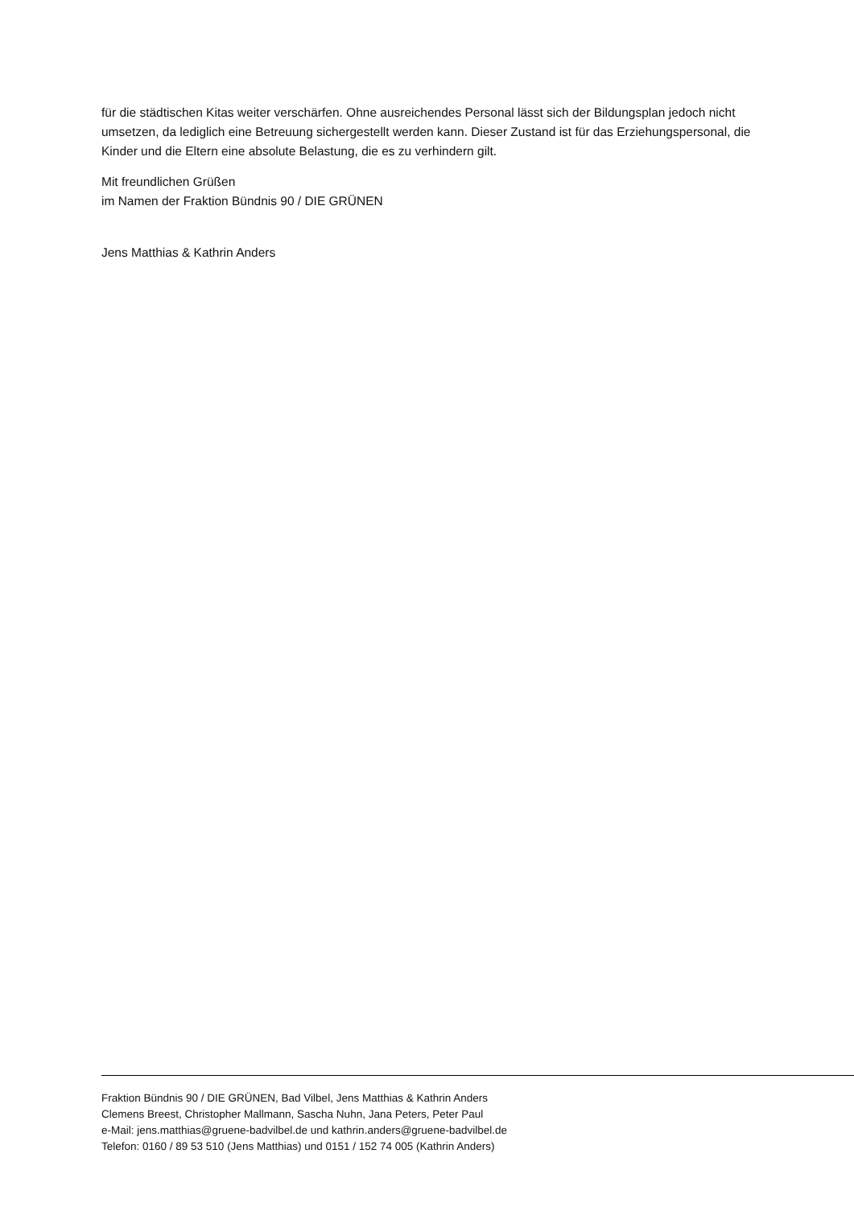für die städtischen Kitas weiter verschärfen. Ohne ausreichendes Personal lässt sich der Bildungsplan jedoch nicht umsetzen, da lediglich eine Betreuung sichergestellt werden kann. Dieser Zustand ist für das Erziehungspersonal, die Kinder und die Eltern eine absolute Belastung, die es zu verhindern gilt.
Mit freundlichen Grüßen
im Namen der Fraktion Bündnis 90 / DIE GRÜNEN
Jens Matthias & Kathrin Anders
Fraktion Bündnis 90 / DIE GRÜNEN, Bad Vilbel, Jens Matthias & Kathrin Anders
Clemens Breest, Christopher Mallmann, Sascha Nuhn, Jana Peters, Peter Paul
e-Mail: jens.matthias@gruene-badvilbel.de und kathrin.anders@gruene-badvilbel.de
Telefon: 0160 / 89 53 510 (Jens Matthias) und 0151 / 152 74 005 (Kathrin Anders)